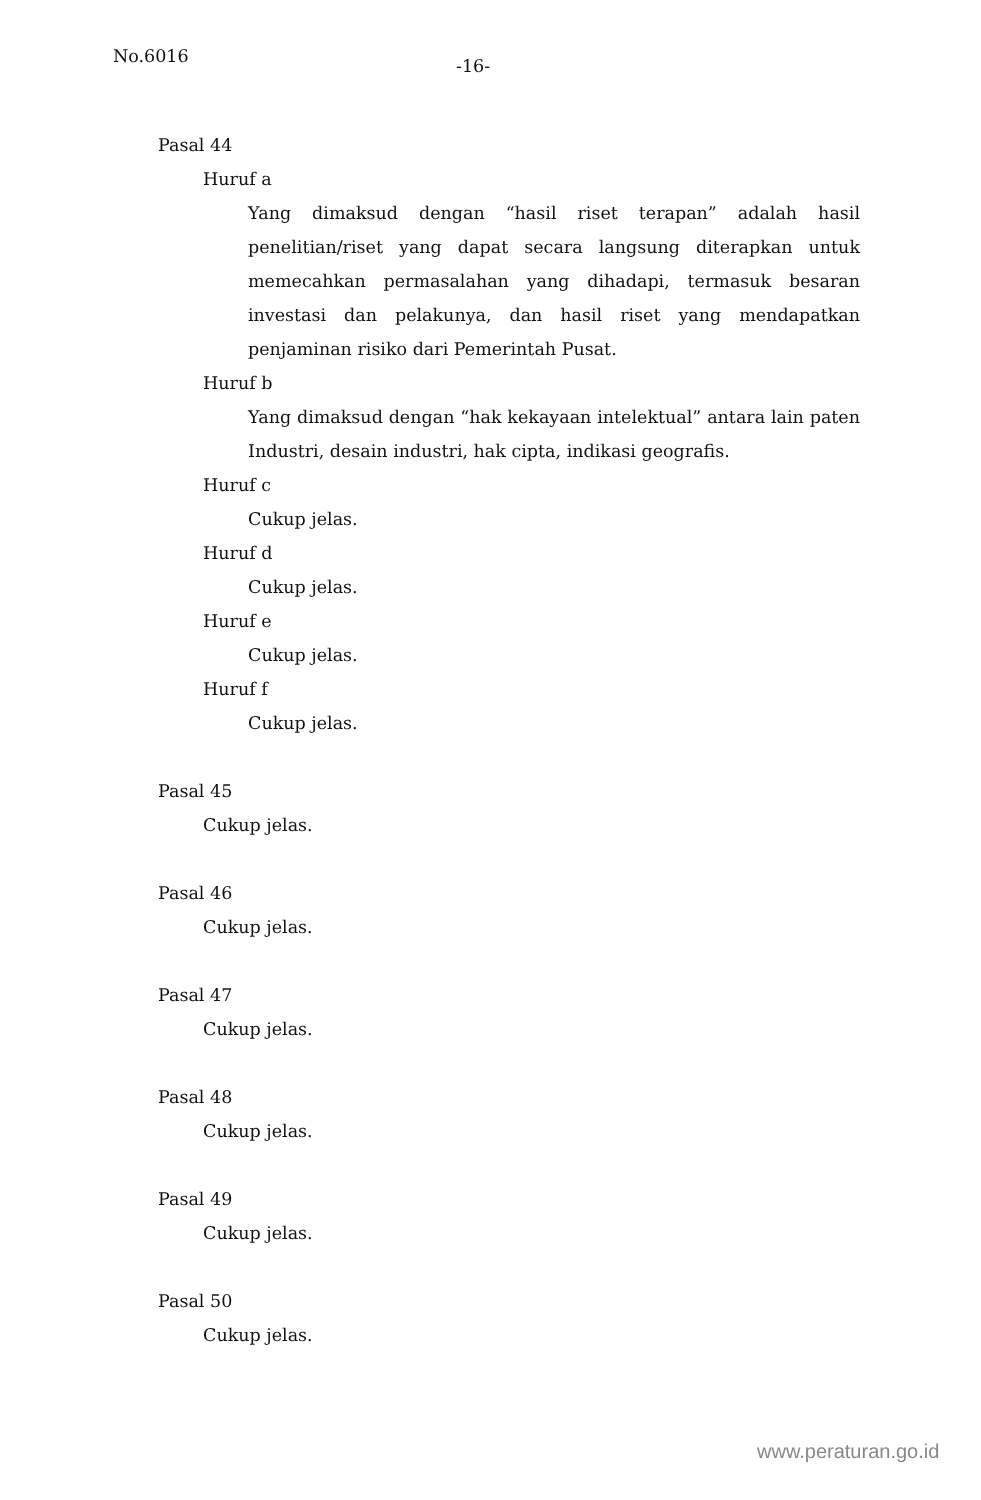No.6016
-16-
Pasal 44
Huruf a
Yang dimaksud dengan “hasil riset terapan” adalah hasil penelitian/riset yang dapat secara langsung diterapkan untuk memecahkan permasalahan yang dihadapi, termasuk besaran investasi dan pelakunya, dan hasil riset yang mendapatkan penjaminan risiko dari Pemerintah Pusat.
Huruf b
Yang dimaksud dengan “hak kekayaan intelektual” antara lain paten Industri, desain industri, hak cipta, indikasi geografis.
Huruf c
Cukup jelas.
Huruf d
Cukup jelas.
Huruf e
Cukup jelas.
Huruf f
Cukup jelas.
Pasal 45
Cukup jelas.
Pasal 46
Cukup jelas.
Pasal 47
Cukup jelas.
Pasal 48
Cukup jelas.
Pasal 49
Cukup jelas.
Pasal 50
Cukup jelas.
www.peraturan.go.id